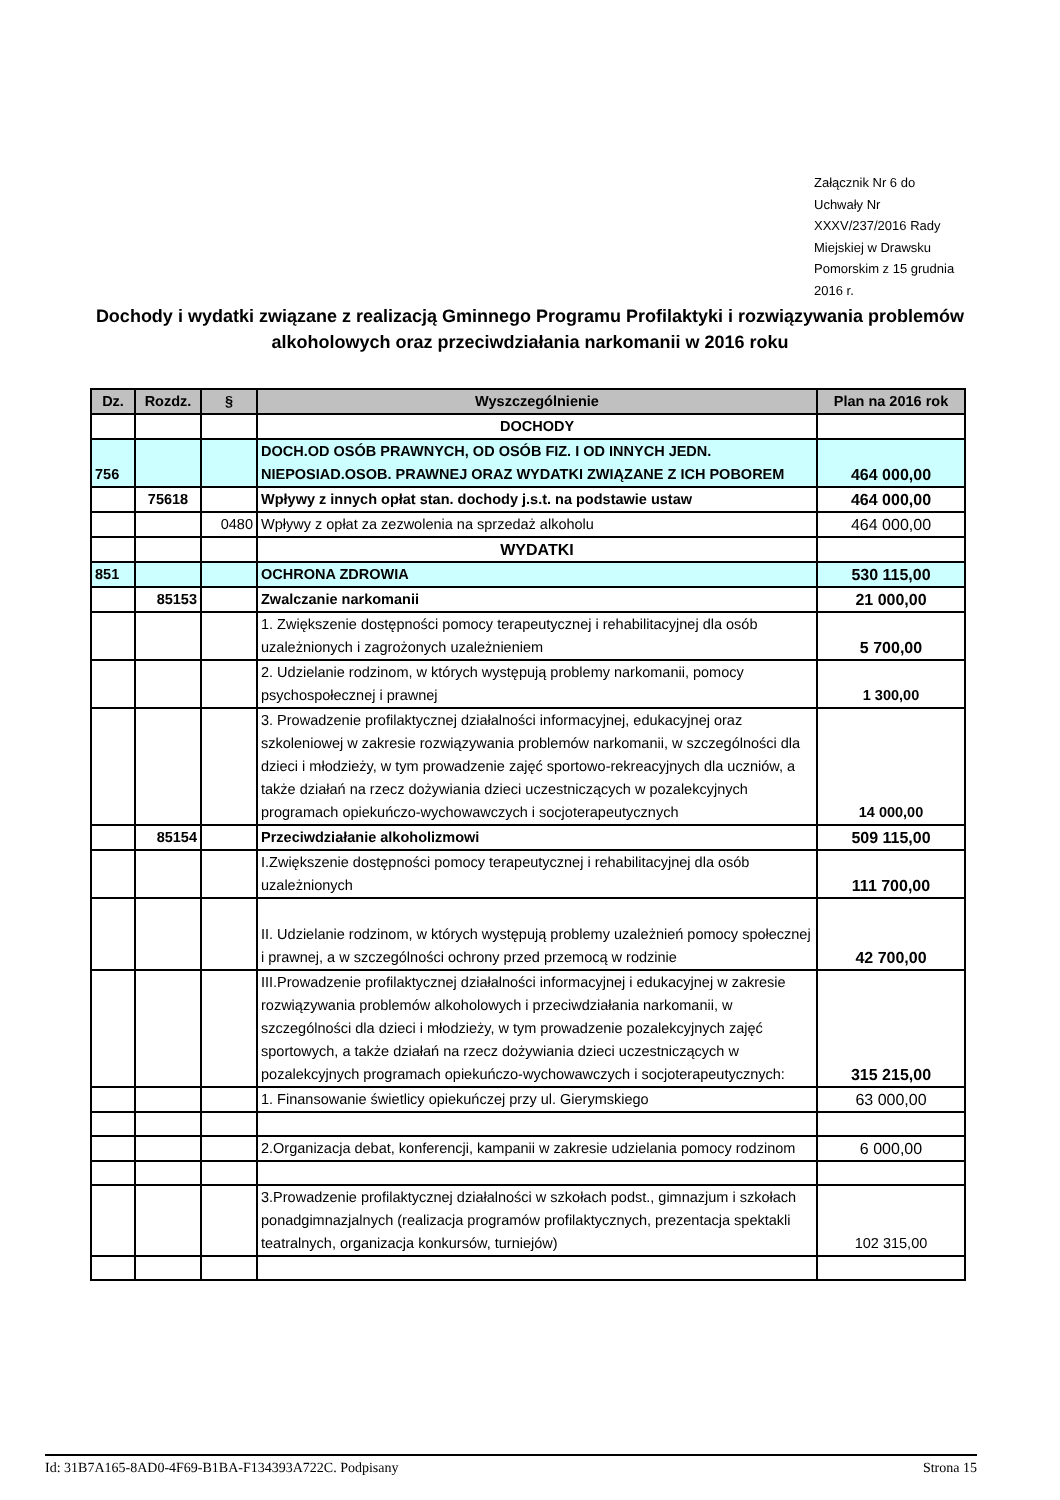Załącznik Nr 6 do Uchwały Nr XXXV/237/2016 Rady Miejskiej w Drawsku Pomorskim z 15 grudnia 2016 r.
Dochody i wydatki związane z realizacją Gminnego Programu Profilaktyki i rozwiązywania problemów alkoholowych oraz przeciwdziałania narkomanii w 2016 roku
| Dz. | Rozdz. | § | Wyszczególnienie | Plan na 2016 rok |
| --- | --- | --- | --- | --- |
| | | | DOCHODY | |
| 756 | | | DOCH.OD OSÓB PRAWNYCH, OD OSÓB FIZ. I OD INNYCH JEDN. NIEPOSIAD.OSOB. PRAWNEJ ORAZ WYDATKI ZWIĄZANE Z ICH POBOREM | 464 000,00 |
| | 75618 | | Wpływy z innych opłat stan. dochody j.s.t. na podstawie ustaw | 464 000,00 |
| | | 0480 | Wpływy z opłat za zezwolenia na sprzedaż alkoholu | 464 000,00 |
| | | | WYDATKI | |
| 851 | | | OCHRONA ZDROWIA | 530 115,00 |
| | 85153 | | Zwalczanie narkomanii | 21 000,00 |
| | | | 1. Zwiększenie dostępności pomocy terapeutycznej i rehabilitacyjnej dla osób uzależnionych i zagrożonych uzależnieniem | 5 700,00 |
| | | | 2. Udzielanie rodzinom, w których występują problemy narkomanii, pomocy psychospołecznej i prawnej | 1 300,00 |
| | | | 3. Prowadzenie profilaktycznej działalności informacyjnej, edukacyjnej oraz szkoleniowej w zakresie rozwiązywania problemów narkomanii, w szczególności dla dzieci i młodzieży, w tym prowadzenie zajęć sportowo-rekreacyjnych dla uczniów, a także działań na rzecz dożywiania dzieci uczestniczących w pozalekcyjnych programach opiekuńczo-wychowawczych i socjoterapeutycznych | 14 000,00 |
| | 85154 | | Przeciwdziałanie alkoholizmowi | 509 115,00 |
| | | | I.Zwiększenie dostępności pomocy terapeutycznej i rehabilitacyjnej dla osób uzależnionych | 111 700,00 |
| | | | II. Udzielanie rodzinom, w których występują problemy uzależnień pomocy społecznej i prawnej, a w szczególności ochrony przed przemocą w rodzinie | 42 700,00 |
| | | | III.Prowadzenie profilaktycznej działalności informacyjnej i edukacyjnej w zakresie rozwiązywania problemów alkoholowych i przeciwdziałania narkomanii, w szczególności dla dzieci i młodzieży, w tym prowadzenie pozalekcyjnych zajęć sportowych, a także działań na rzecz dożywiania dzieci uczestniczących w pozalekcyjnych programach opiekuńczo-wychowawczych i socjoterapeutycznych: | 315 215,00 |
| | | | 1. Finansowanie świetlicy opiekuńczej przy ul. Gierymskiego | 63 000,00 |
| | | | 2.Organizacja debat, konferencji, kampanii w zakresie udzielania pomocy rodzinom | 6 000,00 |
| | | | 3.Prowadzenie profilaktycznej działalności w szkołach podst., gimnazjum i szkołach ponadgimnazjalnych (realizacja programów profilaktycznych, prezentacja spektakli teatralnych, organizacja konkursów, turniejów) | 102 315,00 |
Id: 31B7A165-8AD0-4F69-B1BA-F134393A722C. Podpisany Strona 15